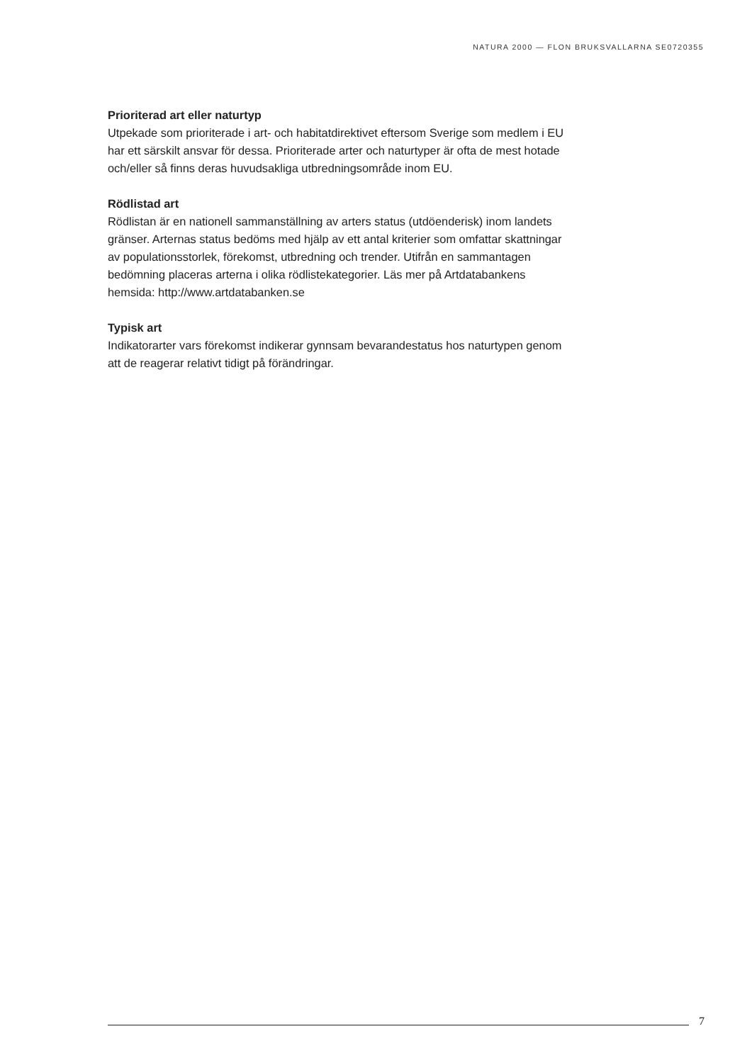NATURA 2000 — FLON BRUKSVALLARNA SE0720355
Prioriterad art eller naturtyp
Utpekade som prioriterade i art- och habitatdirektivet eftersom Sverige som medlem i EU har ett särskilt ansvar för dessa. Prioriterade arter och naturtyper är ofta de mest hotade och/eller så finns deras huvudsakliga utbredningsområde inom EU.
Rödlistad art
Rödlistan är en nationell sammanställning av arters status (utdöenderisk) inom landets gränser. Arternas status bedöms med hjälp av ett antal kriterier som omfattar skattningar av populationsstorlek, förekomst, utbredning och trender. Utifrån en sammantagen bedömning placeras arterna i olika rödlistekategorier. Läs mer på Artdatabankens hemsida: http://www.artdatabanken.se
Typisk art
Indikatorarter vars förekomst indikerar gynnsam bevarandestatus hos naturtypen genom att de reagerar relativt tidigt på förändringar.
7